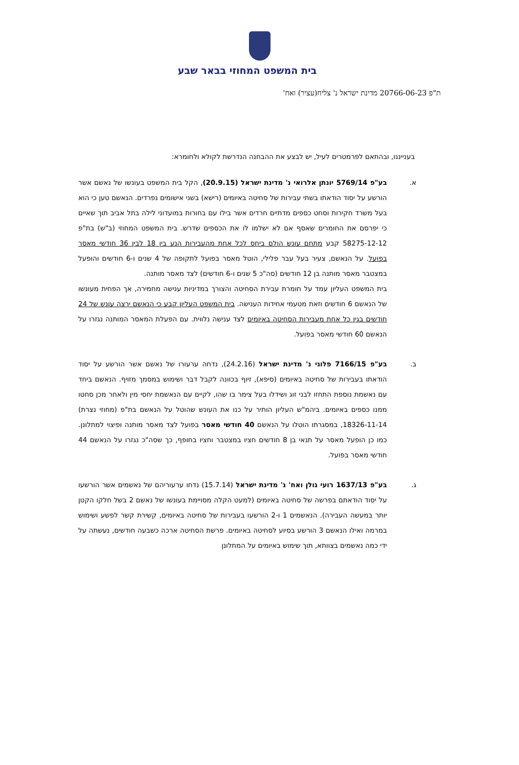בית המשפט המחוזי בבאר שבע
ת"פ 20766-06-23 מדינת ישראל נ' צליח(עציר) ואח'
בענייננו, ובהתאם לפרמטרים לעיל, יש לבצע את ההבחנה הנדרשת לקולא ולחומרא:
א. בע"פ 5769/14 יונתן אלרואי נ' מדינת ישראל (20.9.15), הקל בית המשפט בעונשו של נאשם אשר הורשע על יסוד הודאתו בשתי עבירות של סחיטה באיומים (רישא) בשני אישומים נפרדים. הנאשם טען כי הוא בעל משרד חקירות וסחט כספים מדתיים חרדים אשר בילו עם בחורות במועדוני לילה בתל אביב תוך שאיים כי יפרסם את החומרים שאסף אם לא ישלמו לו את הכספים שדרש. בית המשפט המחוזי (ב"ש) בת"פ 58275-12-12 קבע מתחם עונש הולם ביחס לכל אחת מהעבירות הנע בין 18 לבין 36 חודשי מאסר בפועל. על הנאשם, צעיר בעל עבר פלילי, הוטל מאסר בפועל לתקופה של 4 שנים ו-6 חודשים והופעל במצטבר מאסר מותנה בן 12 חודשים (סה"כ 5 שנים ו-6 חודשים) לצד מאסר מותנה.
בית המשפט העליון עמד על חומרת עבירת הסחיטה והצורך במדיניות ענישה מחמירה, אך הפחית מעונשו של הנאשם 6 חודשים וזאת מטעמי אחידות הענישה. בית המשפט העליון קבע כי הנאשם ירצה עונש של 24 חודשים בגין כל אחת מעבירות הסחיטה באיומים לצד ענישה נלווית. עם הפעלת המאסר המותנה נגזרו על הנאשם 60 חודשי מאסר בפועל.
ב. בע"פ 7166/15 פלוני נ' מדינת ישראל (24.2.16), נדחה ערעורו של נאשם אשר הורשע על יסוד הודאתו בעבירות של סחיטה באיומים (סיפא), זיוף בכוונה לקבל דבר ושימוש במסמך מזויף. הנאשם ביחד עם נאשמת נוספת התחזו לבני זוג ושידלו בעל צימר בו שהו, לקיים עם הנאשמת יחסי מין ולאחר מכן סחטו ממנו כספים באיומים. ביהמ"ש העליון הותיר על כנו את העונש שהוטל על הנאשם בת"פ (מחוזי נצרת) 18326-11-14, במסגרתו הוטלו על הנאשם 40 חודשי מאסר בפועל לצד מאסר מותנה ופיצוי למתלונן. כמו כן הופעל מאסר על תנאי בן 8 חודשים חציו במצטבר וחציו בחופף, כך שסה"כ נגזרו על הנאשם 44 חודשי מאסר בפועל.
ג. בע"פ 1637/13 רועי גולן ואח' נ' מדינת ישראל (15.7.14) נדחו ערעוריהם של נאשמים אשר הורשעו על יסוד הודאתם בפרשה של סחיטה באיומים (למעט הקלה מסויימת בעונשו של נאשם 2 בשל חלקו הקטן יותר במעשה העבירה). הנאשמים 1 ו-2 הורשעו בעבירות של סחיטה באיומים, קשירת קשר לפשע ושימוש במרמה ואילו הנאשם 3 הורשע בסיוע לסחיטה באיומים. פרשת הסחיטה ארכה כשבעה חודשים, נעשתה על ידי כמה נאשמים בצוותא, תוך שימוש באיומים על המתלונן